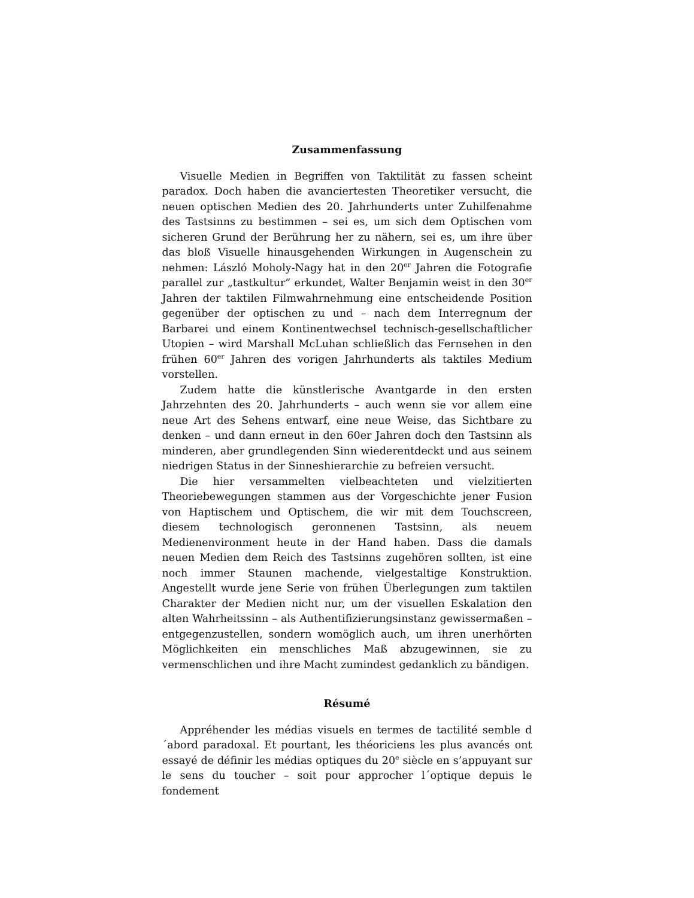Zusammenfassung
Visuelle Medien in Begriffen von Taktilität zu fassen scheint paradox. Doch haben die avanciertesten Theoretiker versucht, die neuen optischen Medien des 20. Jahrhunderts unter Zuhilfenahme des Tastsinns zu bestimmen – sei es, um sich dem Optischen vom sicheren Grund der Berührung her zu nähern, sei es, um ihre über das bloß Visuelle hinausgehenden Wirkungen in Augenschein zu nehmen: László Moholy-Nagy hat in den 20<sup>er</sup> Jahren die Fotografie parallel zur „tastkultur“ erkundet, Walter Benjamin weist in den 30<sup>er</sup> Jahren der taktilen Filmwahrnehmung eine entscheidende Position gegenüber der optischen zu und – nach dem Interregnum der Barbarei und einem Kontinentwechsel technisch-gesellschaftlicher Utopien – wird Marshall McLuhan schließlich das Fernsehen in den frühen 60<sup>er</sup> Jahren des vorigen Jahrhunderts als taktiles Medium vorstellen.
Zudem hatte die künstlerische Avantgarde in den ersten Jahrzehnten des 20. Jahrhunderts – auch wenn sie vor allem eine neue Art des Sehens entwarf, eine neue Weise, das Sichtbare zu denken – und dann erneut in den 60er Jahren doch den Tastsinn als minderen, aber grundlegenden Sinn wiederentdeckt und aus seinem niedrigen Status in der Sinneshierarchie zu befreien versucht.
Die hier versammelten vielbeachteten und vielzitierten Theoriebewegungen stammen aus der Vorgeschichte jener Fusion von Haptischem und Optischem, die wir mit dem Touchscreen, diesem technologisch geronnenen Tastsinn, als neuem Medienenvironment heute in der Hand haben. Dass die damals neuen Medien dem Reich des Tastsinns zugehören sollten, ist eine noch immer Staunen machende, vielgestaltige Konstruktion. Angestellt wurde jene Serie von frühen Überlegungen zum taktilen Charakter der Medien nicht nur, um der visuellen Eskalation den alten Wahrheitssinn – als Authentifizierungsinstanz gewissermaßen – entgegenzustellen, sondern womöglich auch, um ihren unerhörten Möglichkeiten ein menschliches Maß abzugewinnen, sie zu vermenschlichen und ihre Macht zumindest gedanklich zu bändigen.
Résumé
Appréhender les médias visuels en termes de tactilité semble d´abord paradoxal. Et pourtant, les théoriciens les plus avancés ont essayé de définir les médias optiques du 20<sup>e</sup> siècle en s’appuyant sur le sens du toucher – soit pour approcher l´optique depuis le fondement